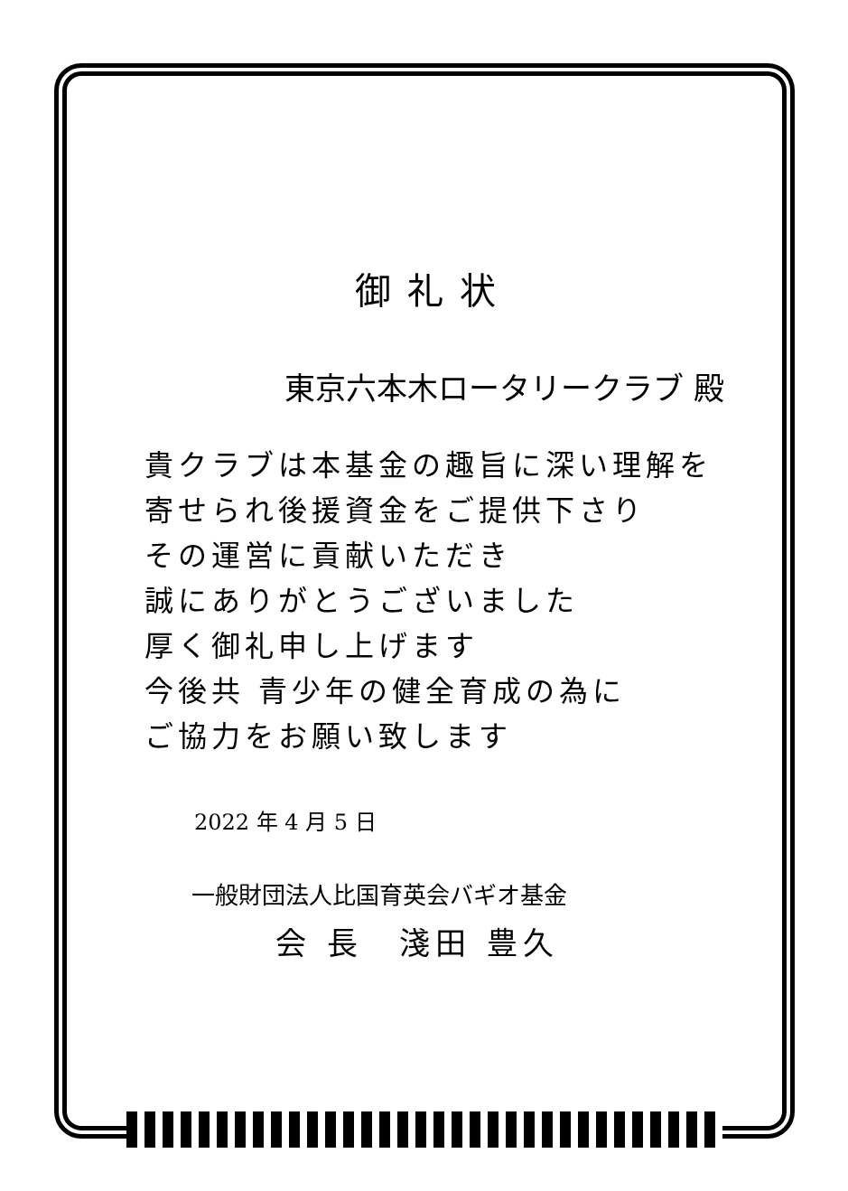御礼状
東京六本木ロータリークラブ 殿
貴クラブは本基金の趣旨に深い理解を
寄せられ後援資金をご提供下さり
その運営に貢献いただき
誠にありがとうございました
厚く御礼申し上げます
今後共 青少年の健全育成の為に
ご協力をお願い致します
2022 年 4 月 5 日
一般財団法人比国育英会バギオ基金
会 長　淺田 豊久